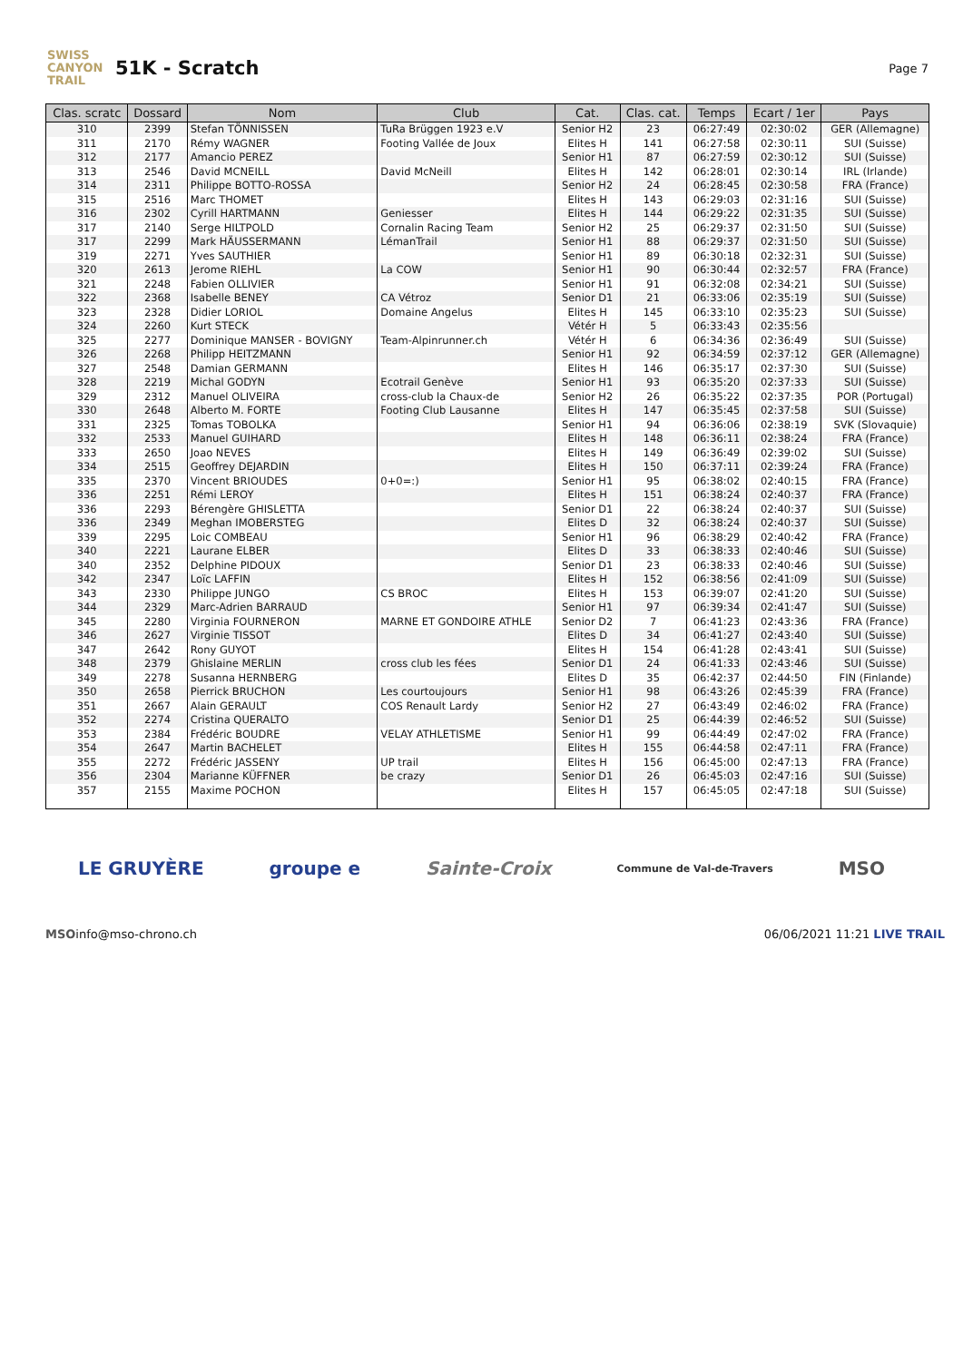SWISS CANYON TRAIL
51K - Scratch
Page 7
| Clas. scratc | Dossard | Nom | Club | Cat. | Clas. cat. | Temps | Ecart / 1er | Pays |
| --- | --- | --- | --- | --- | --- | --- | --- | --- |
| 310 | 2399 | Stefan TÖNNISSEN | TuRa Brüggen 1923 e.V | Senior H2 | 23 | 06:27:49 | 02:30:02 | GER (Allemagne) |
| 311 | 2170 | Rémy WAGNER | Footing Vallée de Joux | Elites H | 141 | 06:27:58 | 02:30:11 | SUI (Suisse) |
| 312 | 2177 | Amancio PEREZ | | Senior H1 | 87 | 06:27:59 | 02:30:12 | SUI (Suisse) |
| 313 | 2546 | David MCNEILL | David McNeill | Elites H | 142 | 06:28:01 | 02:30:14 | IRL (Irlande) |
| 314 | 2311 | Philippe BOTTO-ROSSA | | Senior H2 | 24 | 06:28:45 | 02:30:58 | FRA (France) |
| 315 | 2516 | Marc THOMET | | Elites H | 143 | 06:29:03 | 02:31:16 | SUI (Suisse) |
| 316 | 2302 | Cyrill HARTMANN | Geniesser | Elites H | 144 | 06:29:22 | 02:31:35 | SUI (Suisse) |
| 317 | 2140 | Serge HILTPOLD | Cornalin Racing Team | Senior H2 | 25 | 06:29:37 | 02:31:50 | SUI (Suisse) |
| 317 | 2299 | Mark HÄUSSERMANN | LémanTrail | Senior H1 | 88 | 06:29:37 | 02:31:50 | SUI (Suisse) |
| 319 | 2271 | Yves SAUTHIER | | Senior H1 | 89 | 06:30:18 | 02:32:31 | SUI (Suisse) |
| 320 | 2613 | Jerome RIEHL | La COW | Senior H1 | 90 | 06:30:44 | 02:32:57 | FRA (France) |
| 321 | 2248 | Fabien OLLIVIER | | Senior H1 | 91 | 06:32:08 | 02:34:21 | SUI (Suisse) |
| 322 | 2368 | Isabelle BENEY | CA Vétroz | Senior D1 | 21 | 06:33:06 | 02:35:19 | SUI (Suisse) |
| 323 | 2328 | Didier LORIOL | Domaine Angelus | Elites H | 145 | 06:33:10 | 02:35:23 | SUI (Suisse) |
| 324 | 2260 | Kurt STECK | | Vétér H | 5 | 06:33:43 | 02:35:56 | |
| 325 | 2277 | Dominique MANSER - BOVIGNY | Team-Alpinrunner.ch | Vétér H | 6 | 06:34:36 | 02:36:49 | SUI (Suisse) |
| 326 | 2268 | Philipp HEITZMANN | | Senior H1 | 92 | 06:34:59 | 02:37:12 | GER (Allemagne) |
| 327 | 2548 | Damian GERMANN | | Elites H | 146 | 06:35:17 | 02:37:30 | SUI (Suisse) |
| 328 | 2219 | Michal GODYN | Ecotrail Genève | Senior H1 | 93 | 06:35:20 | 02:37:33 | SUI (Suisse) |
| 329 | 2312 | Manuel OLIVEIRA | cross-club la Chaux-de | Senior H2 | 26 | 06:35:22 | 02:37:35 | POR (Portugal) |
| 330 | 2648 | Alberto M. FORTE | Footing Club Lausanne | Elites H | 147 | 06:35:45 | 02:37:58 | SUI (Suisse) |
| 331 | 2325 | Tomas TOBOLKA | | Senior H1 | 94 | 06:36:06 | 02:38:19 | SVK (Slovaquie) |
| 332 | 2533 | Manuel GUIHARD | | Elites H | 148 | 06:36:11 | 02:38:24 | FRA (France) |
| 333 | 2650 | Joao NEVES | | Elites H | 149 | 06:36:49 | 02:39:02 | SUI (Suisse) |
| 334 | 2515 | Geoffrey DEJARDIN | | Elites H | 150 | 06:37:11 | 02:39:24 | FRA (France) |
| 335 | 2370 | Vincent BRIOUDES | 0+0=:) | Senior H1 | 95 | 06:38:02 | 02:40:15 | FRA (France) |
| 336 | 2251 | Rémi LEROY | | Elites H | 151 | 06:38:24 | 02:40:37 | FRA (France) |
| 336 | 2293 | Bérengère GHISLETTA | | Senior D1 | 22 | 06:38:24 | 02:40:37 | SUI (Suisse) |
| 336 | 2349 | Meghan IMOBERSTEG | | Elites D | 32 | 06:38:24 | 02:40:37 | SUI (Suisse) |
| 339 | 2295 | Loic COMBEAU | | Senior H1 | 96 | 06:38:29 | 02:40:42 | FRA (France) |
| 340 | 2221 | Laurane ELBER | | Elites D | 33 | 06:38:33 | 02:40:46 | SUI (Suisse) |
| 340 | 2352 | Delphine PIDOUX | | Senior D1 | 23 | 06:38:33 | 02:40:46 | SUI (Suisse) |
| 342 | 2347 | Loïc LAFFIN | | Elites H | 152 | 06:38:56 | 02:41:09 | SUI (Suisse) |
| 343 | 2330 | Philippe JUNGO | CS BROC | Elites H | 153 | 06:39:07 | 02:41:20 | SUI (Suisse) |
| 344 | 2329 | Marc-Adrien BARRAUD | | Senior H1 | 97 | 06:39:34 | 02:41:47 | SUI (Suisse) |
| 345 | 2280 | Virginia FOURNERON | MARNE ET GONDOIRE ATHLE | Senior D2 | 7 | 06:41:23 | 02:43:36 | FRA (France) |
| 346 | 2627 | Virginie TISSOT | | Elites D | 34 | 06:41:27 | 02:43:40 | SUI (Suisse) |
| 347 | 2642 | Rony GUYOT | | Elites H | 154 | 06:41:28 | 02:43:41 | SUI (Suisse) |
| 348 | 2379 | Ghislaine MERLIN | cross club les fées | Senior D1 | 24 | 06:41:33 | 02:43:46 | SUI (Suisse) |
| 349 | 2278 | Susanna HERNBERG | | Elites D | 35 | 06:42:37 | 02:44:50 | FIN (Finlande) |
| 350 | 2658 | Pierrick BRUCHON | Les courtoujours | Senior H1 | 98 | 06:43:26 | 02:45:39 | FRA (France) |
| 351 | 2667 | Alain GERAULT | COS Renault Lardy | Senior H2 | 27 | 06:43:49 | 02:46:02 | FRA (France) |
| 352 | 2274 | Cristina QUERALTO | | Senior D1 | 25 | 06:44:39 | 02:46:52 | SUI (Suisse) |
| 353 | 2384 | Frédéric BOUDRE | VELAY ATHLETISME | Senior H1 | 99 | 06:44:49 | 02:47:02 | FRA (France) |
| 354 | 2647 | Martin BACHELET | | Elites H | 155 | 06:44:58 | 02:47:11 | FRA (France) |
| 355 | 2272 | Frédéric JASSENY | UP trail | Elites H | 156 | 06:45:00 | 02:47:13 | FRA (France) |
| 356 | 2304 | Marianne KÜFFNER | be crazy | Senior D1 | 26 | 06:45:03 | 02:47:16 | SUI (Suisse) |
| 357 | 2155 | Maxime POCHON | | Elites H | 157 | 06:45:05 | 02:47:18 | SUI (Suisse) |
LE GRUYÈRE groupe e Sainte-Croix Commune de Val-de-Travers MSO
MSO info@mso-chrono.ch 06/06/2021 11:21 LIVE TRAIL